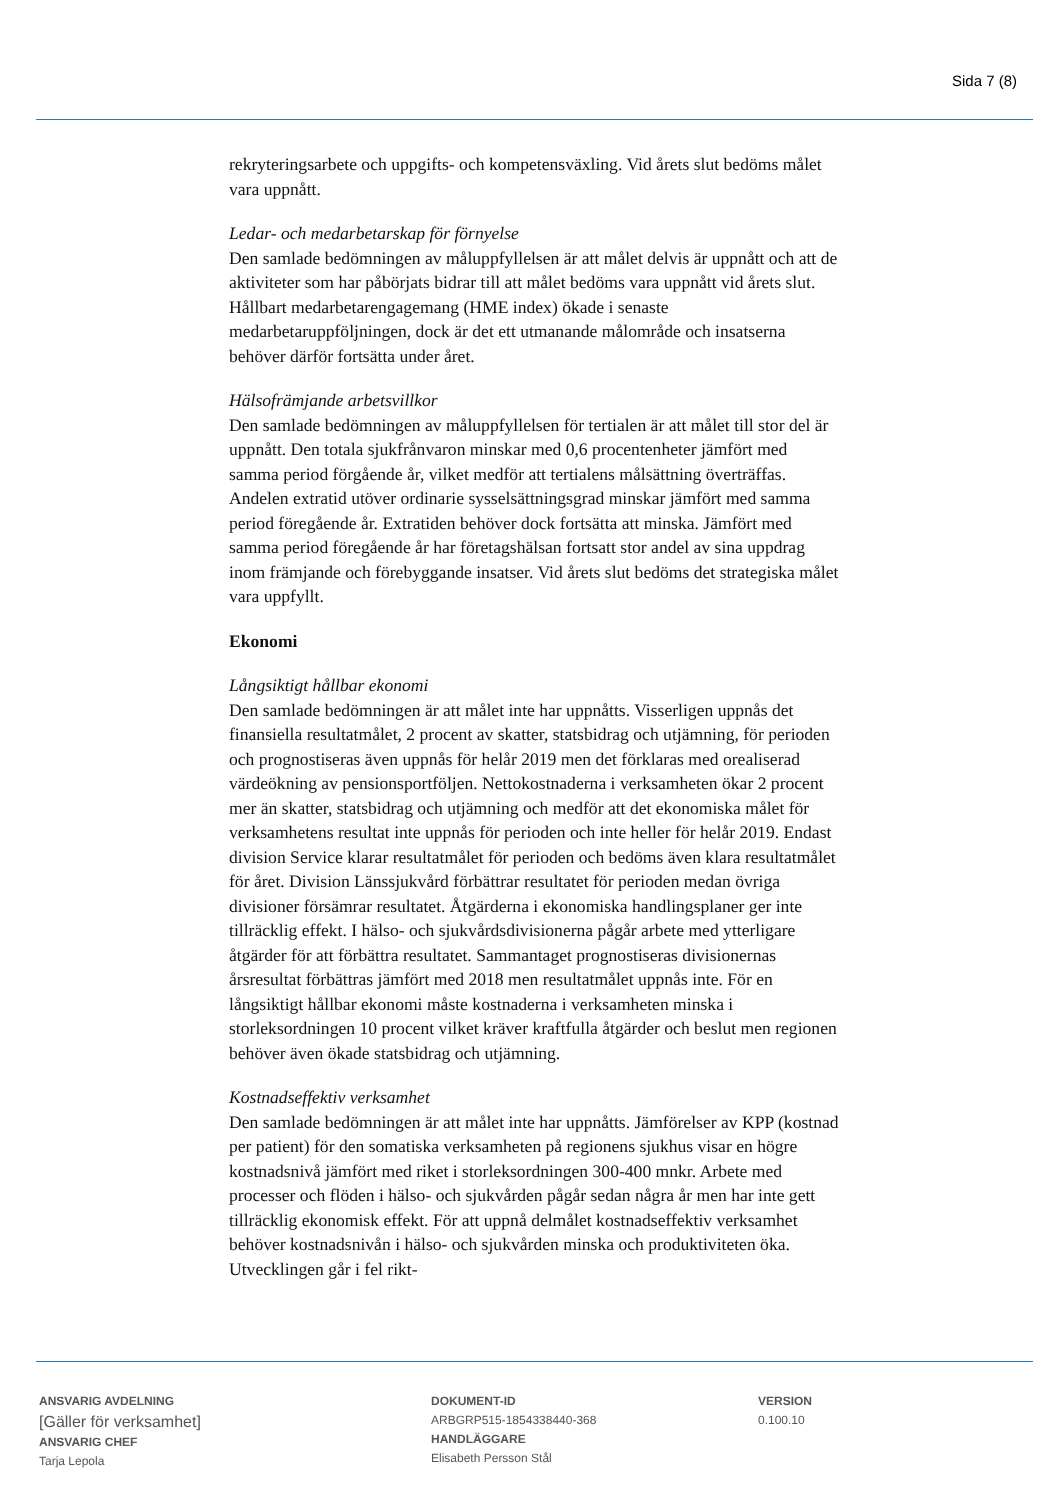Sida 7 (8)
rekryteringsarbete och uppgifts- och kompetensväxling. Vid årets slut bedöms målet vara uppnått.
Ledar- och medarbetarskap för förnyelse
Den samlade bedömningen av måluppfyllelsen är att målet delvis är uppnått och att de aktiviteter som har påbörjats bidrar till att målet bedöms vara uppnått vid årets slut. Hållbart medarbetarengagemang (HME index) ökade i senaste medarbetaruppföljningen, dock är det ett utmanande målområde och insatserna behöver därför fortsätta under året.
Hälsofrämjande arbetsvillkor
Den samlade bedömningen av måluppfyllelsen för tertialen är att målet till stor del är uppnått. Den totala sjukfrånvaron minskar med 0,6 procentenheter jämfört med samma period förgående år, vilket medför att tertialens målsättning överträffas. Andelen extratid utöver ordinarie sysselsättningsgrad minskar jämfört med samma period föregående år. Extratiden behöver dock fortsätta att minska. Jämfört med samma period föregående år har företagshälsan fortsatt stor andel av sina uppdrag inom främjande och förebyggande insatser. Vid årets slut bedöms det strategiska målet vara uppfyllt.
Ekonomi
Långsiktigt hållbar ekonomi
Den samlade bedömningen är att målet inte har uppnåtts. Visserligen uppnås det finansiella resultatmålet, 2 procent av skatter, statsbidrag och utjämning, för perioden och prognostiseras även uppnås för helår 2019 men det förklaras med orealiserad värdeökning av pensionsportföljen. Nettokostnaderna i verksamheten ökar 2 procent mer än skatter, statsbidrag och utjämning och medför att det ekonomiska målet för verksamhetens resultat inte uppnås för perioden och inte heller för helår 2019. Endast division Service klarar resultatmålet för perioden och bedöms även klara resultatmålet för året. Division Länssjukvård förbättrar resultatet för perioden medan övriga divisioner försämrar resultatet. Åtgärderna i ekonomiska handlingsplaner ger inte tillräcklig effekt. I hälso- och sjukvårdsdivisionerna pågår arbete med ytterligare åtgärder för att förbättra resultatet. Sammantaget prognostiseras divisionernas årsresultat förbättras jämfört med 2018 men resultatmålet uppnås inte. För en långsiktigt hållbar ekonomi måste kostnaderna i verksamheten minska i storleksordningen 10 procent vilket kräver kraftfulla åtgärder och beslut men regionen behöver även ökade statsbidrag och utjämning.
Kostnadseffektiv verksamhet
Den samlade bedömningen är att målet inte har uppnåtts. Jämförelser av KPP (kostnad per patient) för den somatiska verksamheten på regionens sjukhus visar en högre kostnadsnivå jämfört med riket i storleksordningen 300-400 mnkr. Arbete med processer och flöden i hälso- och sjukvården pågår sedan några år men har inte gett tillräcklig ekonomisk effekt. För att uppnå delmålet kostnadseffektiv verksamhet behöver kostnadsnivån i hälso- och sjukvården minska och produktiviteten öka. Utvecklingen går i fel rikt-
ANSVARIG AVDELNING
[Gäller för verksamhet]
ANSVARIG CHEF
Tarja Lepola
DOKUMENT-ID
ARBGRP515-1854338440-368
HANDLÄGGARE
Elisabeth Persson Stål
VERSION
0.100.10